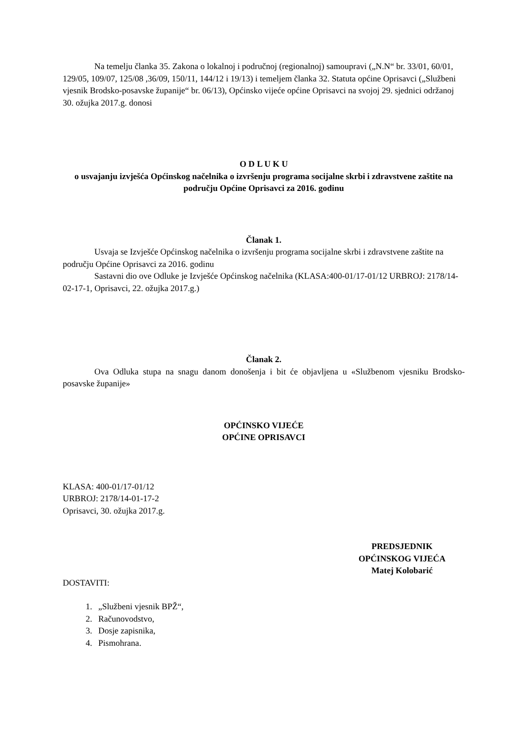Na temelju članka 35. Zakona o lokalnoj i područnoj (regionalnoj) samoupravi („N.N“ br. 33/01, 60/01, 129/05, 109/07, 125/08 ,36/09, 150/11, 144/12 i 19/13) i temeljem članka 32. Statuta općine Oprisavci („Službeni vjesnik Brodsko-posavske županije“ br. 06/13), Općinsko vijeće općine Oprisavci na svojoj 29. sjednici održanoj 30. ožujka 2017.g. donosi
O D L U K U
o usvajanju izvješća Općinskog načelnika o izvršenju programa socijalne skrbi i zdravstvene zaštite na području Općine Oprisavci za 2016. godinu
Članak 1.
Usvaja se Izvješće Općinskog načelnika o izvršenju programa socijalne skrbi i zdravstvene zaštite na području Općine Oprisavci za 2016. godinu
Sastavni dio ove Odluke je Izvješće Općinskog načelnika (KLASA:400-01/17-01/12 URBROJ: 2178/14-02-17-1, Oprisavci, 22. ožujka 2017.g.)
Članak 2.
Ova Odluka stupa na snagu danom donošenja i bit će objavljena u «Službenom vjesniku Brodsko-posavske županije»
OPĆINSKO VIJEĆE
OPĆINE OPRISAVCI
KLASA: 400-01/17-01/12
URBROJ: 2178/14-01-17-2
Oprisavci, 30. ožujka 2017.g.
PREDSJEDNIK
OPĆINSKOG VIJEĆA
Matej Kolobarić
DOSTAVITI:
1. „Službeni vjesnik BPŽ“,
2. Računovodstvo,
3. Dosje zapisnika,
4. Pismohrana.